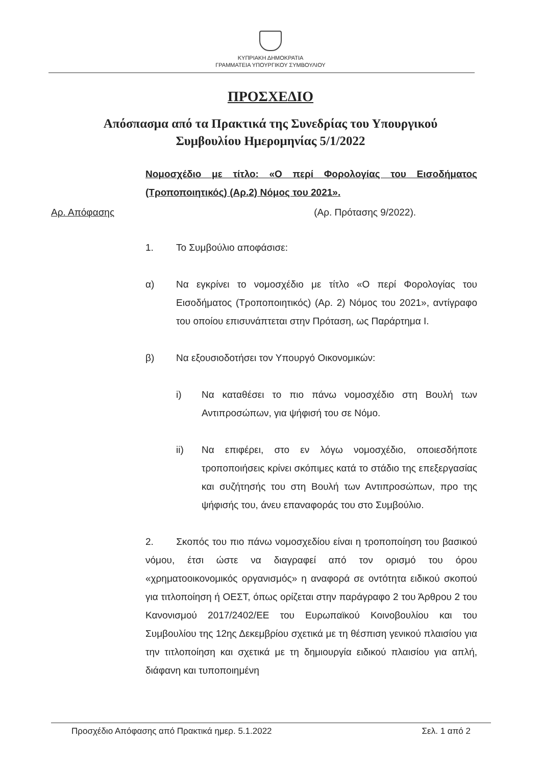ΚΥΠΡΙΑΚΗ ΔΗΜΟΚΡΑΤΙΑ
ΓΡΑΜΜΑΤΕΙΑ ΥΠΟΥΡΓΙΚΟΥ ΣΥΜΒΟΥΛΙΟΥ
ΠΡΟΣΧΕΔΙΟ
Απόσπασμα από τα Πρακτικά της Συνεδρίας του Υπουργικού
Συμβουλίου Ημερομηνίας 5/1/2022
Νομοσχέδιο με τίτλο: «Ο περί Φορολογίας του Εισοδήματος (Τροποποιητικός) (Αρ.2) Νόμος του 2021».
Αρ. Απόφασης (Αρ. Πρότασης 9/2022).
1. Το Συμβούλιο αποφάσισε:
α) Να εγκρίνει το νομοσχέδιο με τίτλο «Ο περί Φορολογίας του Εισοδήματος (Τροποποιητικός) (Αρ. 2) Νόμος του 2021», αντίγραφο του οποίου επισυνάπτεται στην Πρόταση, ως Παράρτημα Ι.
β) Να εξουσιοδοτήσει τον Υπουργό Οικονομικών:
i) Να καταθέσει το πιο πάνω νομοσχέδιο στη Βουλή των Αντιπροσώπων, για ψήφισή του σε Νόμο.
ii) Να επιφέρει, στο εν λόγω νομοσχέδιο, οποιεσδήποτε τροποποιήσεις κρίνει σκόπιμες κατά το στάδιο της επεξεργασίας και συζήτησής του στη Βουλή των Αντιπροσώπων, προ της ψήφισής του, άνευ επαναφοράς του στο Συμβούλιο.
2. Σκοπός του πιο πάνω νομοσχεδίου είναι η τροποποίηση του βασικού νόμου, έτσι ώστε να διαγραφεί από τον ορισμό του όρου «χρηματοοικονομικός οργανισμός» η αναφορά σε οντότητα ειδικού σκοπού για τιτλοποίηση ή ΟΕΣΤ, όπως ορίζεται στην παράγραφο 2 του Άρθρου 2 του Κανονισμού 2017/2402/ΕΕ του Ευρωπαϊκού Κοινοβουλίου και του Συμβουλίου της 12ης Δεκεμβρίου σχετικά με τη θέσπιση γενικού πλαισίου για την τιτλοποίηση και σχετικά με τη δημιουργία ειδικού πλαισίου για απλή, διάφανη και τυποποιημένη
Προσχέδιο Απόφασης από Πρακτικά ημερ. 5.1.2022 Σελ. 1 από 2